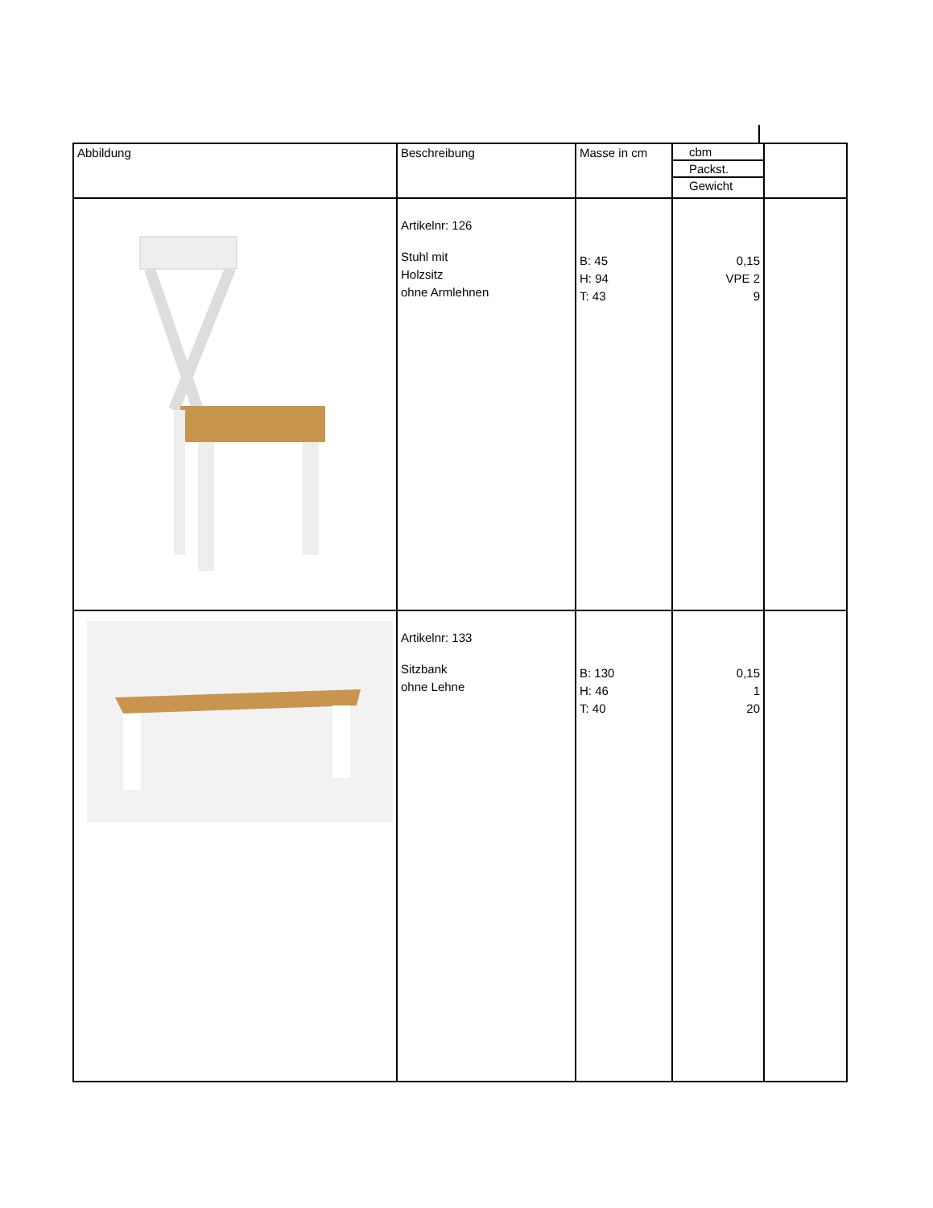| Abbildung | Beschreibung | Masse in cm | cbm Packst. Gewicht | |
| | Artikelnr: 126 Stuhl mit Holzsitz ohne Armlehnen | B: 45 H: 94 T: 43 | 0,15 VPE 2 9 | |
| | Artikelnr: 133 Sitzbank ohne Lehne | B: 130 H: 46 T: 40 | 0,15 1 20 | |